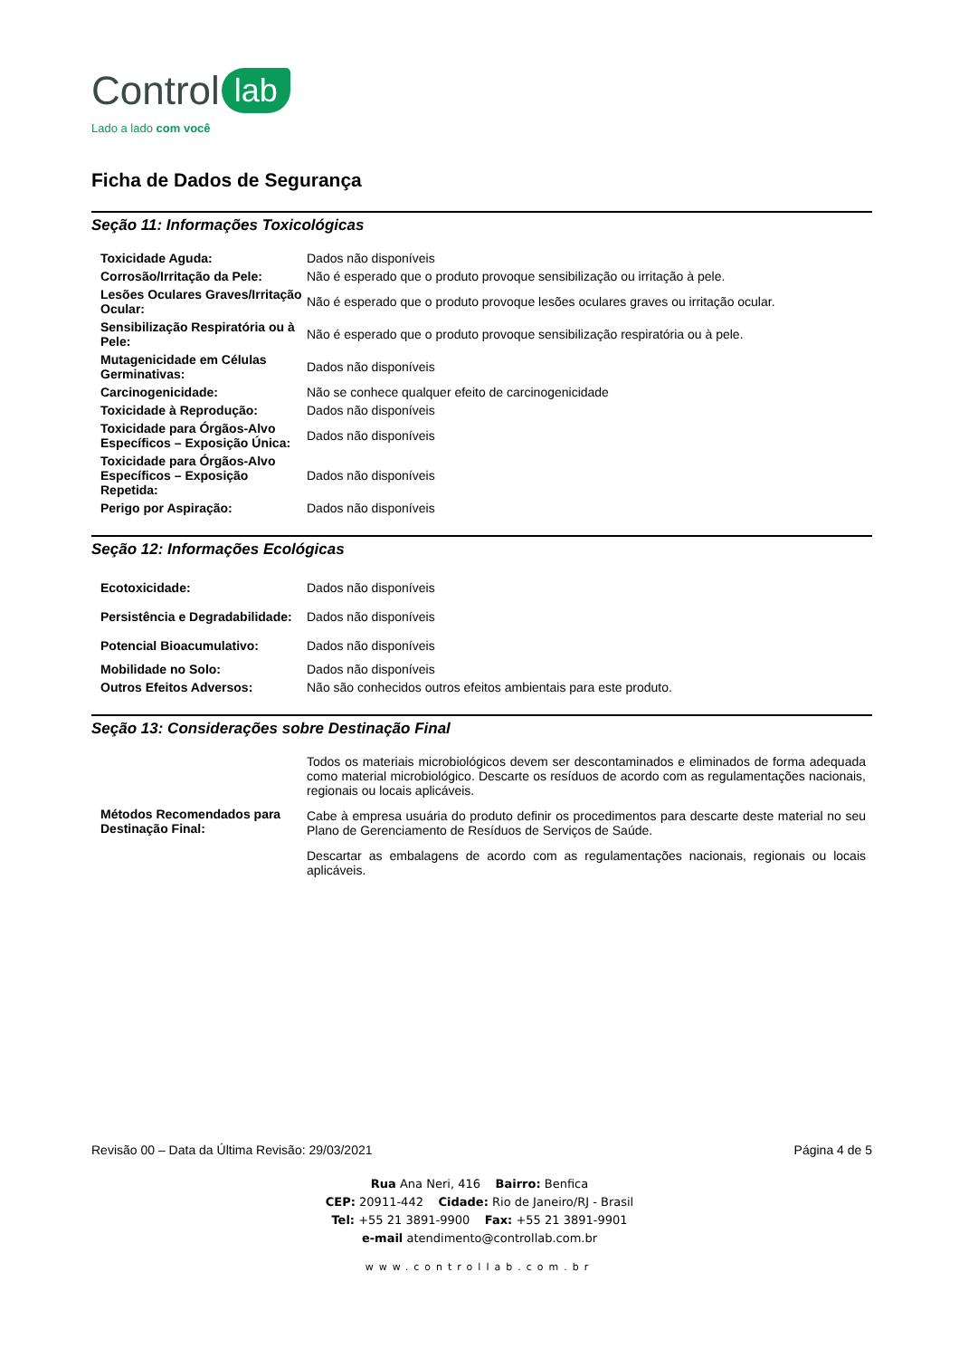Control lab
Lado a lado com você
Ficha de Dados de Segurança
Seção 11: Informações Toxicológicas
| Toxicidade Aguda: | Dados não disponíveis |
| Corrosão/Irritação da Pele: | Não é esperado que o produto provoque sensibilização ou irritação à pele. |
| Lesões Oculares Graves/Irritação Ocular: | Não é esperado que o produto provoque lesões oculares graves ou irritação ocular. |
| Sensibilização Respiratória ou à Pele: | Não é esperado que o produto provoque sensibilização respiratória ou à pele. |
| Mutagenicidade em Células Germinativas: | Dados não disponíveis |
| Carcinogenicidade: | Não se conhece qualquer efeito de carcinogenicidade |
| Toxicidade à Reprodução: | Dados não disponíveis |
| Toxicidade para Órgãos-Alvo Específicos – Exposição Única: | Dados não disponíveis |
| Toxicidade para Órgãos-Alvo Específicos – Exposição Repetida: | Dados não disponíveis |
| Perigo por Aspiração: | Dados não disponíveis |
Seção 12: Informações Ecológicas
| Ecotoxicidade: | Dados não disponíveis |
| Persistência e Degradabilidade: | Dados não disponíveis |
| Potencial Bioacumulativo: | Dados não disponíveis |
| Mobilidade no Solo: | Dados não disponíveis |
| Outros Efeitos Adversos: | Não são conhecidos outros efeitos ambientais para este produto. |
Seção 13: Considerações sobre Destinação Final
| Métodos Recomendados para Destinação Final: | Todos os materiais microbiológicos devem ser descontaminados e eliminados de forma adequada como material microbiológico. Descarte os resíduos de acordo com as regulamentações nacionais, regionais ou locais aplicáveis. Cabe à empresa usuária do produto definir os procedimentos para descarte deste material no seu Plano de Gerenciamento de Resíduos de Serviços de Saúde. Descartar as embalagens de acordo com as regulamentações nacionais, regionais ou locais aplicáveis. |
Revisão 00 – Data da Última Revisão: 29/03/2021 Página 4 de 5
Rua Ana Neri, 416 Bairro: Benfica
CEP: 20911-442 Cidade: Rio de Janeiro/RJ - Brasil
Tel: +55 21 3891-9900 Fax: +55 21 3891-9901
e-mail atendimento@controllab.com.br
www.controllab.com.br